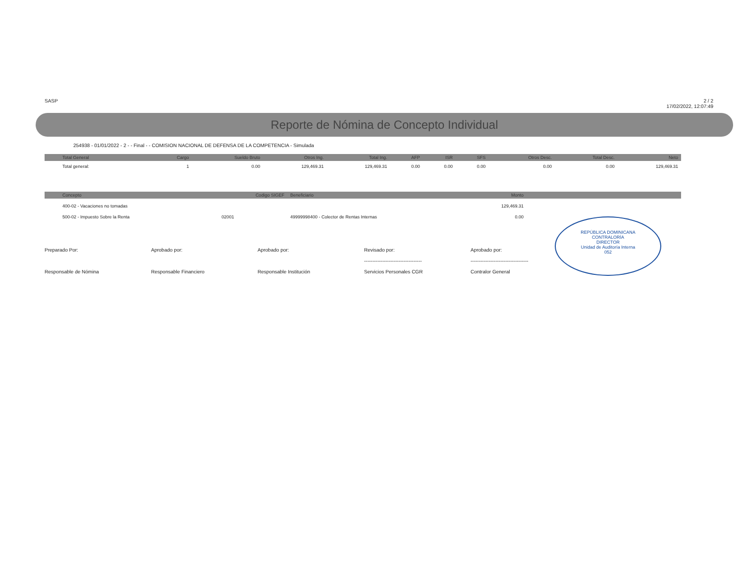SASP 2 / 2
17/02/2022, 12:07:49
Reporte de Nómina de Concepto Individual
254938 - 01/01/2022 - 2 - - Final - - COMISION NACIONAL DE DEFENSA DE LA COMPETENCIA - Simulada
| Total General | Cargo | Sueldo Bruto | Otros Ing. | Total Ing. | AFP | ISR | SFS | Otros Desc. | Total Desc. | Neto |
| --- | --- | --- | --- | --- | --- | --- | --- | --- | --- | --- |
| Total general: | 1 | 0.00 | 129,469.31 | 129,469.31 | 0.00 | 0.00 | 0.00 | 0.00 | 0.00 | 129,469.31 |
| Concepto | Codigo SIGEF | Beneficiario | Monto | |
| --- | --- | --- | --- | --- |
| 400-02 - Vacaciones no tomadas | | | 129,469.31 | |
| 500-02 - Impuesto Sobre la Renta | 02001 | 49999998400 - Colector de Rentas Internas | 0.00 | |
Preparado Por:
Responsable de Nómina
Aprobado por:
Responsable Financiero
Aprobado por:
Responsable Institución
Revisado por:
-----------------------------------
Servicios Personales CGR
Aprobado por:
-----------------------------------
Contralor General
REPÚBLICA DOMINICANA
CONTRALORÍA
DIRECTOR
Unidad de Auditoría Interna
052